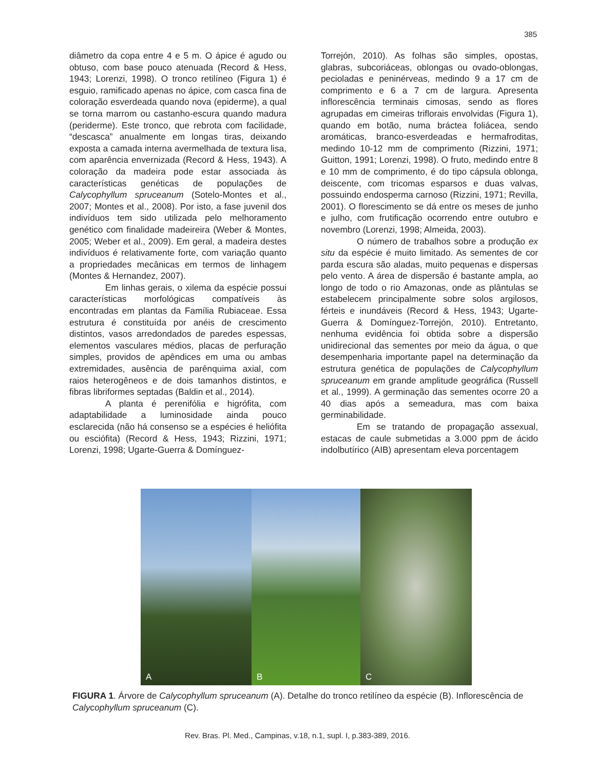385
diâmetro da copa entre 4 e 5 m. O ápice é agudo ou obtuso, com base pouco atenuada (Record & Hess, 1943; Lorenzi, 1998). O tronco retilíneo (Figura 1) é esguio, ramificado apenas no ápice, com casca fina de coloração esverdeada quando nova (epiderme), a qual se torna marrom ou castanho-escura quando madura (periderme). Este tronco, que rebrota com facilidade, “descasca” anualmente em longas tiras, deixando exposta a camada interna avermelhada de textura lisa, com aparência envernizada (Record & Hess, 1943). A coloração da madeira pode estar associada às características genéticas de populações de Calycophyllum spruceanum (Sotelo-Montes et al., 2007; Montes et al., 2008). Por isto, a fase juvenil dos indivíduos tem sido utilizada pelo melhoramento genético com finalidade madeireira (Weber & Montes, 2005; Weber et al., 2009). Em geral, a madeira destes indivíduos é relativamente forte, com variação quanto a propriedades mecânicas em termos de linhagem (Montes & Hernandez, 2007).
Em linhas gerais, o xilema da espécie possui características morfológicas compatíveis às encontradas em plantas da Família Rubiaceae. Essa estrutura é constituída por anéis de crescimento distintos, vasos arredondados de paredes espessas, elementos vasculares médios, placas de perfuração simples, providos de apêndices em uma ou ambas extremidades, ausência de parênquima axial, com raios heterogêneos e de dois tamanhos distintos, e fibras libriformes septadas (Baldin et al., 2014).
A planta é perenifólia e higrófita, com adaptabilidade a luminosidade ainda pouco esclarecida (não há consenso se a espécies é heliófita ou esciófita) (Record & Hess, 1943; Rizzini, 1971; Lorenzi, 1998; Ugarte-Guerra & Domínguez-
Torrejón, 2010). As folhas são simples, opostas, glabras, subcoriáceas, oblongas ou ovado-oblongas, pecioladas e peninérveas, medindo 9 a 17 cm de comprimento e 6 a 7 cm de largura. Apresenta inflorescência terminais cimosas, sendo as flores agrupadas em cimeiras triflorais envolvidas (Figura 1), quando em botão, numa bráctea foliácea, sendo aromáticas, branco-esverdeadas e hermafroditas, medindo 10-12 mm de comprimento (Rizzini, 1971; Guitton, 1991; Lorenzi, 1998). O fruto, medindo entre 8 e 10 mm de comprimento, é do tipo cápsula oblonga, deiscente, com tricomas esparsos e duas valvas, possuindo endosperma carnoso (Rizzini, 1971; Revilla, 2001). O florescimento se dá entre os meses de junho e julho, com frutificação ocorrendo entre outubro e novembro (Lorenzi, 1998; Almeida, 2003).
O número de trabalhos sobre a produção ex situ da espécie é muito limitado. As sementes de cor parda escura são aladas, muito pequenas e dispersas pelo vento. A área de dispersão é bastante ampla, ao longo de todo o rio Amazonas, onde as plântulas se estabelecem principalmente sobre solos argilosos, férteis e inundáveis (Record & Hess, 1943; Ugarte-Guerra & Domínguez-Torrejón, 2010). Entretanto, nenhuma evidência foi obtida sobre a dispersão unidirecional das sementes por meio da água, o que desempenharia importante papel na determinação da estrutura genética de populações de Calycophyllum spruceanum em grande amplitude geográfica (Russell et al., 1999). A germinação das sementes ocorre 20 a 40 dias após a semeadura, mas com baixa germinabilidade.
Em se tratando de propagação assexual, estacas de caule submetidas a 3.000 ppm de ácido indolbutírico (AIB) apresentam eleva porcentagem
A
B
C
FIGURA 1. Árvore de Calycophyllum spruceanum (A). Detalhe do tronco retilíneo da espécie (B). Inflorescência de Calycophyllum spruceanum (C).
Rev. Bras. Pl. Med., Campinas, v.18, n.1, supl. I, p.383-389, 2016.